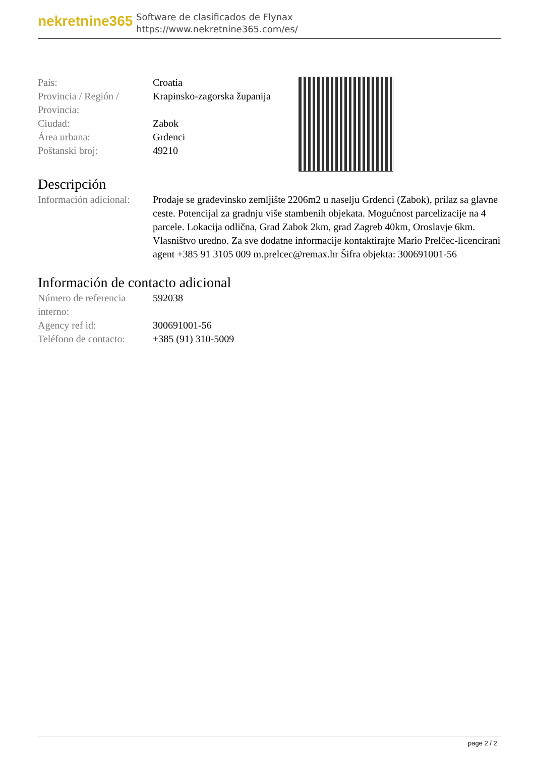nekretnine365
Software de clasificados de Flynax
https://www.nekretnine365.com/es/
| País: | Croatia |
| Provincia / Región / Provincia: | Krapinsko-zagorska županija |
| Ciudad: | Zabok |
| Área urbana: | Grdenci |
| Poštanski broj: | 49210 |
Descripción
| Información adicional: | Prodaje se građevinsko zemljište 2206m2 u naselju Grdenci (Zabok), prilaz sa glavne ceste. Potencijal za gradnju više stambenih objekata. Mogućnost parcelizacije na 4 parcele. Lokacija odlična, Grad Zabok 2km, grad Zagreb 40km, Oroslavje 6km. Vlasništvo uredno. Za sve dodatne informacije kontaktirajte Mario Prelčec-licencirani agent +385 91 3105 009 m.prelcec@remax.hr Šifra objekta: 300691001-56 |
Información de contacto adicional
| Número de referencia interno: | 592038 |
| Agency ref id: | 300691001-56 |
| Teléfono de contacto: | +385 (91) 310-5009 |
page 2 / 2